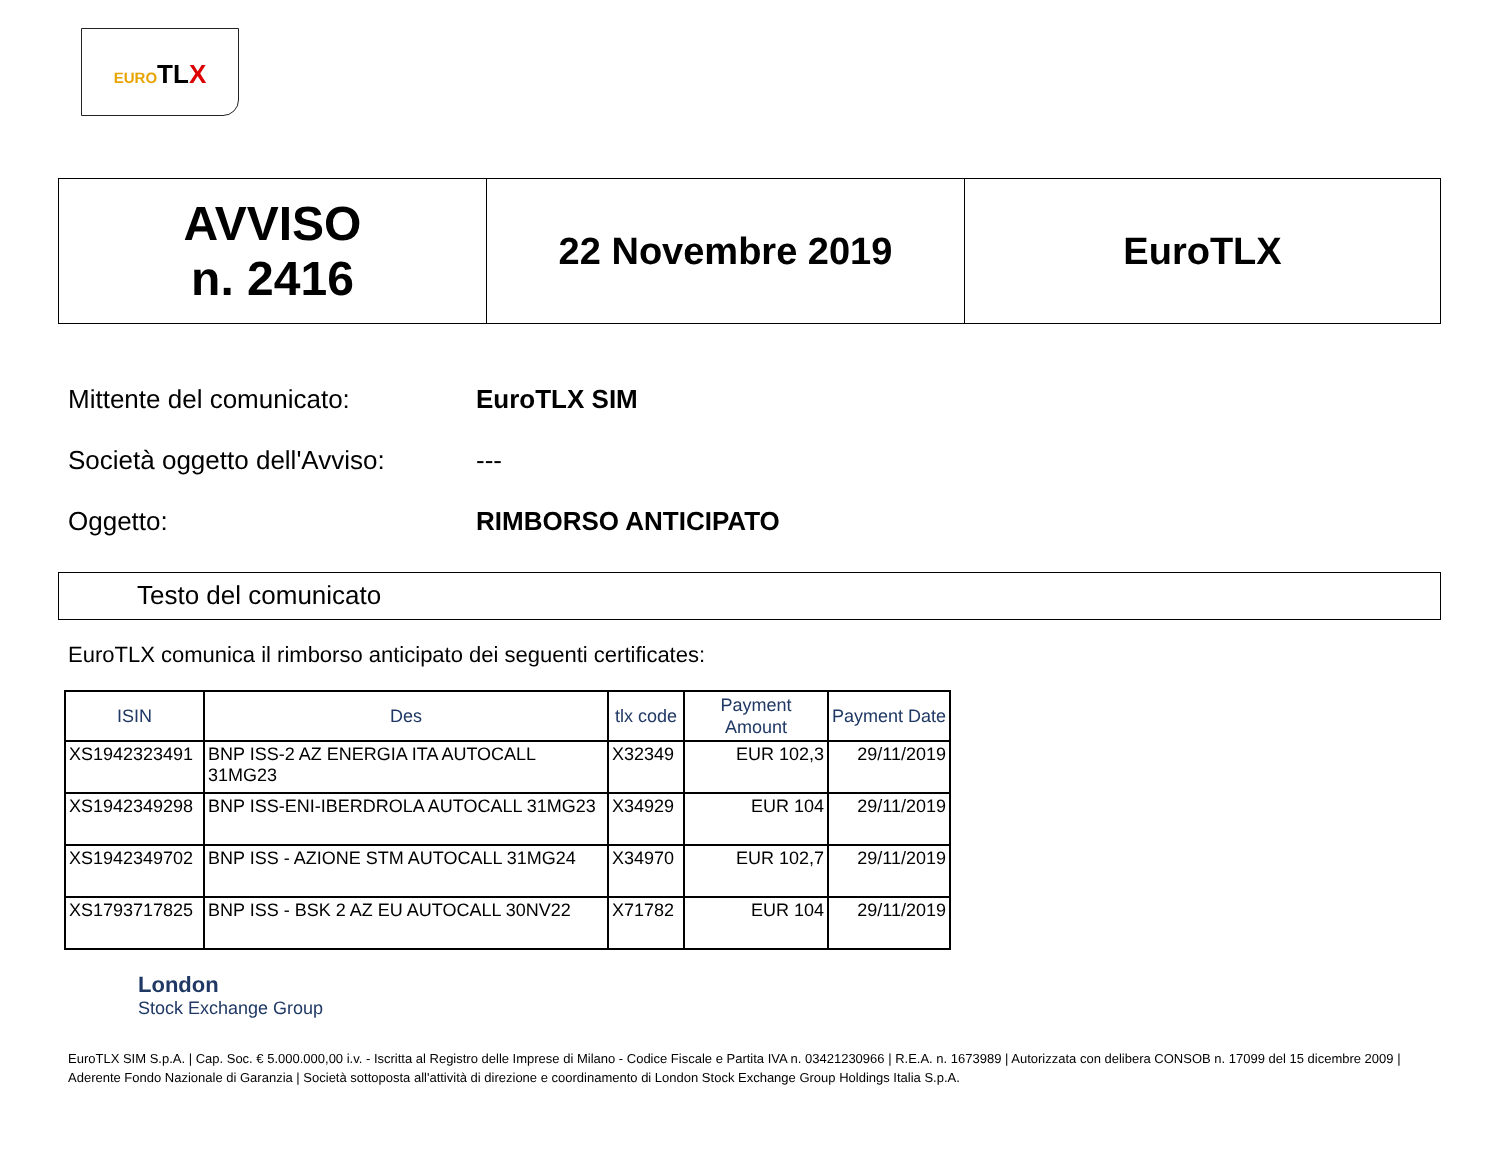EUROTLX
| AVVISO n. 2416 | 22 Novembre 2019 | EuroTLX |
Mittente del comunicato: EuroTLX SIM
Società oggetto dell'Avviso: ---
Oggetto: RIMBORSO ANTICIPATO
Testo del comunicato
EuroTLX comunica il rimborso anticipato dei seguenti certificates:
| ISIN | Des | tlx code | Payment Amount | Payment Date |
| --- | --- | --- | --- | --- |
| XS1942323491 | BNP ISS-2 AZ ENERGIA ITA AUTOCALL 31MG23 | X32349 | EUR 102,3 | 29/11/2019 |
| XS1942349298 | BNP ISS-ENI-IBERDROLA AUTOCALL 31MG23 | X34929 | EUR 104 | 29/11/2019 |
| XS1942349702 | BNP ISS - AZIONE STM AUTOCALL 31MG24 | X34970 | EUR 102,7 | 29/11/2019 |
| XS1793717825 | BNP ISS - BSK 2 AZ EU AUTOCALL 30NV22 | X71782 | EUR 104 | 29/11/2019 |
London
Stock Exchange Group
EuroTLX SIM S.p.A. | Cap. Soc. € 5.000.000,00 i.v. - Iscritta al Registro delle Imprese di Milano - Codice Fiscale e Partita IVA n. 03421230966 | R.E.A. n. 1673989 | Autorizzata con delibera CONSOB n. 17099 del 15 dicembre 2009 | Aderente Fondo Nazionale di Garanzia | Società sottoposta all'attività di direzione e coordinamento di London Stock Exchange Group Holdings Italia S.p.A.